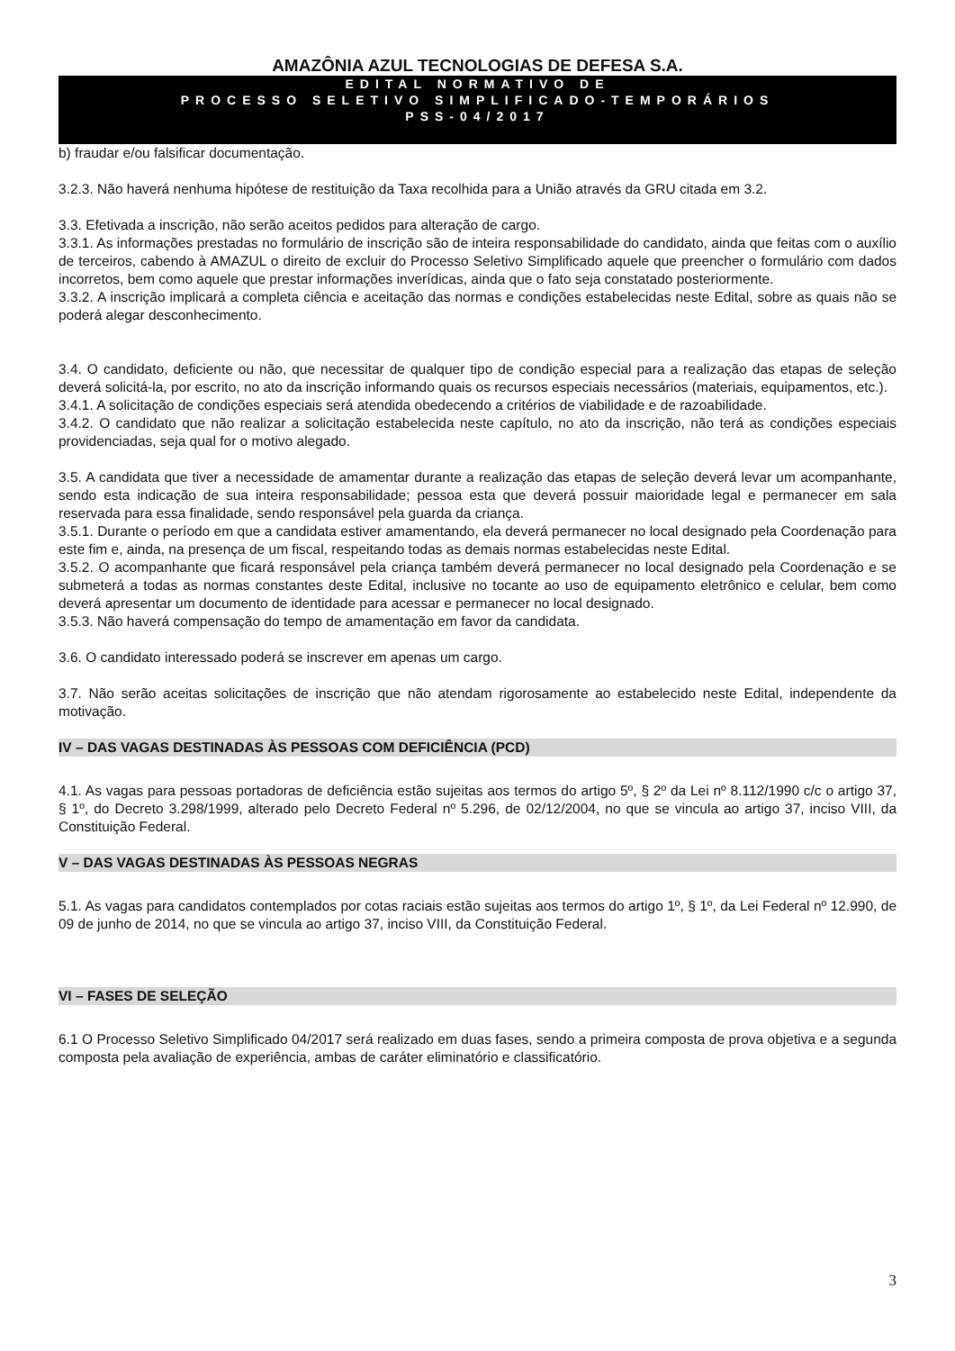AMAZÔNIA AZUL TECNOLOGIAS DE DEFESA S.A.
EDITAL NORMATIVO DE
PROCESSO SELETIVO SIMPLIFICADO-TEMPORÁRIOS
PSS-04/2017
b) fraudar e/ou falsificar documentação.
3.2.3. Não haverá nenhuma hipótese de restituição da Taxa recolhida para a União através da GRU citada em 3.2.
3.3. Efetivada a inscrição, não serão aceitos pedidos para alteração de cargo.
3.3.1. As informações prestadas no formulário de inscrição são de inteira responsabilidade do candidato, ainda que feitas com o auxílio de terceiros, cabendo à AMAZUL o direito de excluir do Processo Seletivo Simplificado aquele que preencher o formulário com dados incorretos, bem como aquele que prestar informações inverídicas, ainda que o fato seja constatado posteriormente.
3.3.2. A inscrição implicará a completa ciência e aceitação das normas e condições estabelecidas neste Edital, sobre as quais não se poderá alegar desconhecimento.
3.4. O candidato, deficiente ou não, que necessitar de qualquer tipo de condição especial para a realização das etapas de seleção deverá solicitá-la, por escrito, no ato da inscrição informando quais os recursos especiais necessários (materiais, equipamentos, etc.).
3.4.1. A solicitação de condições especiais será atendida obedecendo a critérios de viabilidade e de razoabilidade.
3.4.2. O candidato que não realizar a solicitação estabelecida neste capítulo, no ato da inscrição, não terá as condições especiais providenciadas, seja qual for o motivo alegado.
3.5. A candidata que tiver a necessidade de amamentar durante a realização das etapas de seleção deverá levar um acompanhante, sendo esta indicação de sua inteira responsabilidade; pessoa esta que deverá possuir maioridade legal e permanecer em sala reservada para essa finalidade, sendo responsável pela guarda da criança.
3.5.1. Durante o período em que a candidata estiver amamentando, ela deverá permanecer no local designado pela Coordenação para este fim e, ainda, na presença de um fiscal, respeitando todas as demais normas estabelecidas neste Edital.
3.5.2. O acompanhante que ficará responsável pela criança também deverá permanecer no local designado pela Coordenação e se submeterá a todas as normas constantes deste Edital, inclusive no tocante ao uso de equipamento eletrônico e celular, bem como deverá apresentar um documento de identidade para acessar e permanecer no local designado.
3.5.3. Não haverá compensação do tempo de amamentação em favor da candidata.
3.6. O candidato interessado poderá se inscrever em apenas um cargo.
3.7. Não serão aceitas solicitações de inscrição que não atendam rigorosamente ao estabelecido neste Edital, independente da motivação.
IV – DAS VAGAS DESTINADAS ÀS PESSOAS COM DEFICIÊNCIA (PCD)
4.1. As vagas para pessoas portadoras de deficiência estão sujeitas aos termos do artigo 5º, § 2º da Lei nº 8.112/1990 c/c o artigo 37, § 1º, do Decreto 3.298/1999, alterado pelo Decreto Federal nº 5.296, de 02/12/2004, no que se vincula ao artigo 37, inciso VIII, da Constituição Federal.
V – DAS VAGAS DESTINADAS ÀS PESSOAS NEGRAS
5.1. As vagas para candidatos contemplados por cotas raciais estão sujeitas aos termos do artigo 1º, § 1º, da Lei Federal nº 12.990, de 09 de junho de 2014, no que se vincula ao artigo 37, inciso VIII, da Constituição Federal.
VI – FASES DE SELEÇÃO
6.1 O Processo Seletivo Simplificado 04/2017 será realizado em duas fases, sendo a primeira composta de prova objetiva e a segunda composta pela avaliação de experiência, ambas de caráter eliminatório e classificatório.
3